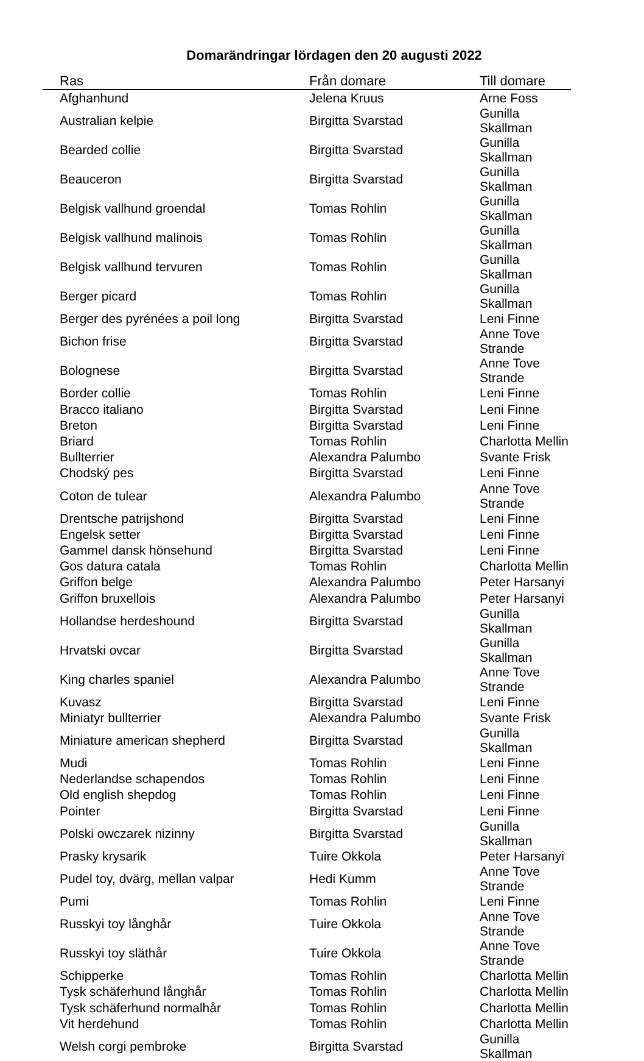Domarändringar lördagen den 20 augusti 2022
| Ras | Från domare | Till domare |
| --- | --- | --- |
| Afghanhund | Jelena Kruus | Arne Foss |
| Australian kelpie | Birgitta Svarstad | Gunilla Skallman |
| Bearded collie | Birgitta Svarstad | Gunilla Skallman |
| Beauceron | Birgitta Svarstad | Gunilla Skallman |
| Belgisk vallhund groendal | Tomas Rohlin | Gunilla Skallman |
| Belgisk vallhund malinois | Tomas Rohlin | Gunilla Skallman |
| Belgisk vallhund tervuren | Tomas Rohlin | Gunilla Skallman |
| Berger picard | Tomas Rohlin | Gunilla Skallman |
| Berger des pyrénées a poil long | Birgitta Svarstad | Leni Finne |
| Bichon frise | Birgitta Svarstad | Anne Tove Strande |
| Bolognese | Birgitta Svarstad | Anne Tove Strande |
| Border collie | Tomas Rohlin | Leni Finne |
| Bracco italiano | Birgitta Svarstad | Leni Finne |
| Breton | Birgitta Svarstad | Leni Finne |
| Briard | Tomas Rohlin | Charlotta Mellin |
| Bullterrier | Alexandra Palumbo | Svante Frisk |
| Chodský pes | Birgitta Svarstad | Leni Finne |
| Coton de tulear | Alexandra Palumbo | Anne Tove Strande |
| Drentsche patrijshond | Birgitta Svarstad | Leni Finne |
| Engelsk setter | Birgitta Svarstad | Leni Finne |
| Gammel dansk hönsehund | Birgitta Svarstad | Leni Finne |
| Gos datura catala | Tomas Rohlin | Charlotta Mellin |
| Griffon belge | Alexandra Palumbo | Peter Harsanyi |
| Griffon bruxellois | Alexandra Palumbo | Peter Harsanyi |
| Hollandse herdeshound | Birgitta Svarstad | Gunilla Skallman |
| Hrvatski ovcar | Birgitta Svarstad | Gunilla Skallman |
| King charles spaniel | Alexandra Palumbo | Anne Tove Strande |
| Kuvasz | Birgitta Svarstad | Leni Finne |
| Miniatyr bullterrier | Alexandra Palumbo | Svante Frisk |
| Miniature american shepherd | Birgitta Svarstad | Gunilla Skallman |
| Mudi | Tomas Rohlin | Leni Finne |
| Nederlandse schapendos | Tomas Rohlin | Leni Finne |
| Old english shepdog | Tomas Rohlin | Leni Finne |
| Pointer | Birgitta Svarstad | Leni Finne |
| Polski owczarek nizinny | Birgitta Svarstad | Gunilla Skallman |
| Prasky krysarik | Tuire Okkola | Peter Harsanyi |
| Pudel toy, dvärg, mellan valpar | Hedi Kumm | Anne Tove Strande |
| Pumi | Tomas Rohlin | Leni Finne |
| Russkyi toy långhår | Tuire Okkola | Anne Tove Strande |
| Russkyi toy släthår | Tuire Okkola | Anne Tove Strande |
| Schipperke | Tomas Rohlin | Charlotta Mellin |
| Tysk schäferhund långhår | Tomas Rohlin | Charlotta Mellin |
| Tysk schäferhund normalhår | Tomas Rohlin | Charlotta Mellin |
| Vit herdehund | Tomas Rohlin | Charlotta Mellin |
| Welsh corgi pembroke | Birgitta Svarstad | Gunilla Skallman |